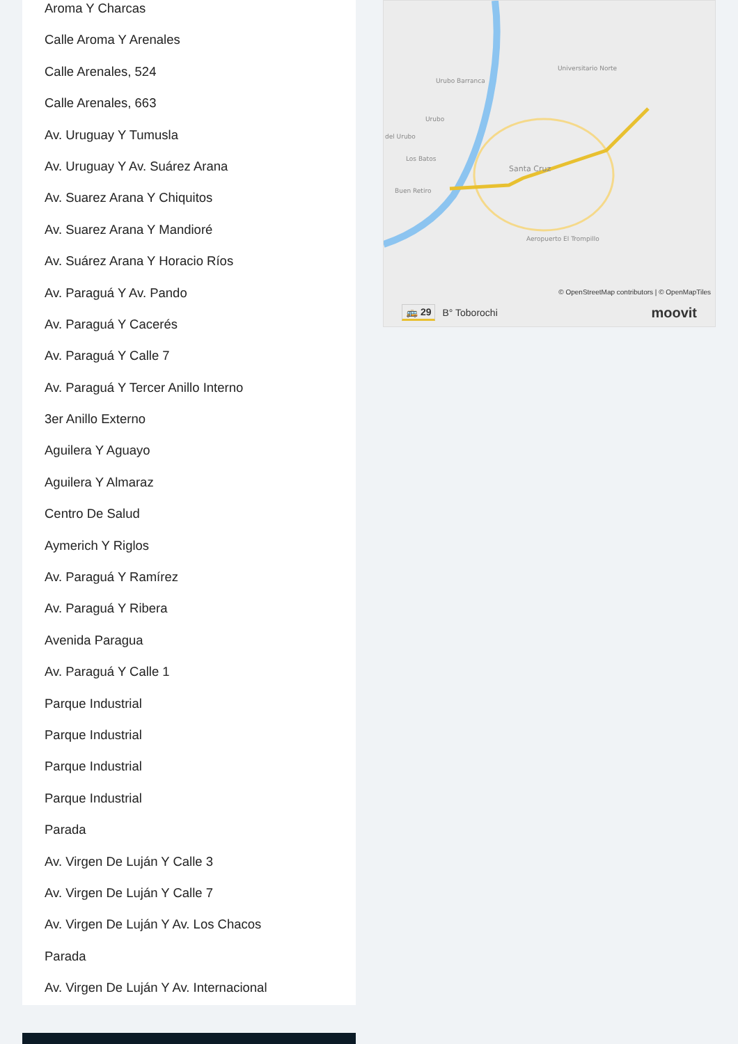Aroma Y Charcas
Calle Aroma Y Arenales
Calle Arenales, 524
Calle Arenales, 663
Av. Uruguay Y Tumusla
Av. Uruguay Y Av. Suárez Arana
Av. Suarez Arana Y Chiquitos
Av. Suarez Arana Y Mandioré
Av. Suárez Arana Y Horacio Ríos
Av. Paraguá Y Av. Pando
Av. Paraguá Y Cacerés
Av. Paraguá Y Calle 7
Av. Paraguá Y Tercer Anillo Interno
3er Anillo Externo
Aguilera Y Aguayo
Aguilera Y Almaraz
Centro De Salud
Aymerich Y Riglos
Av. Paraguá Y Ramírez
Av. Paraguá Y Ribera
Avenida Paragua
Av. Paraguá Y Calle 1
Parque Industrial
Parque Industrial
Parque Industrial
Parque Industrial
Parada
Av. Virgen De Luján Y Calle 3
Av. Virgen De Luján Y Calle 7
Av. Virgen De Luján Y Av. Los Chacos
Parada
Av. Virgen De Luján Y Av. Internacional
Santa Cruz
Aeropuerto El Trompillo
Urubo Barranca
Universitario Norte
Urubo
del Urubo
Los Batos
Buen Retiro
© OpenStreetMap contributors | © OpenMapTiles
🚌 29 B° Toborochi moovit